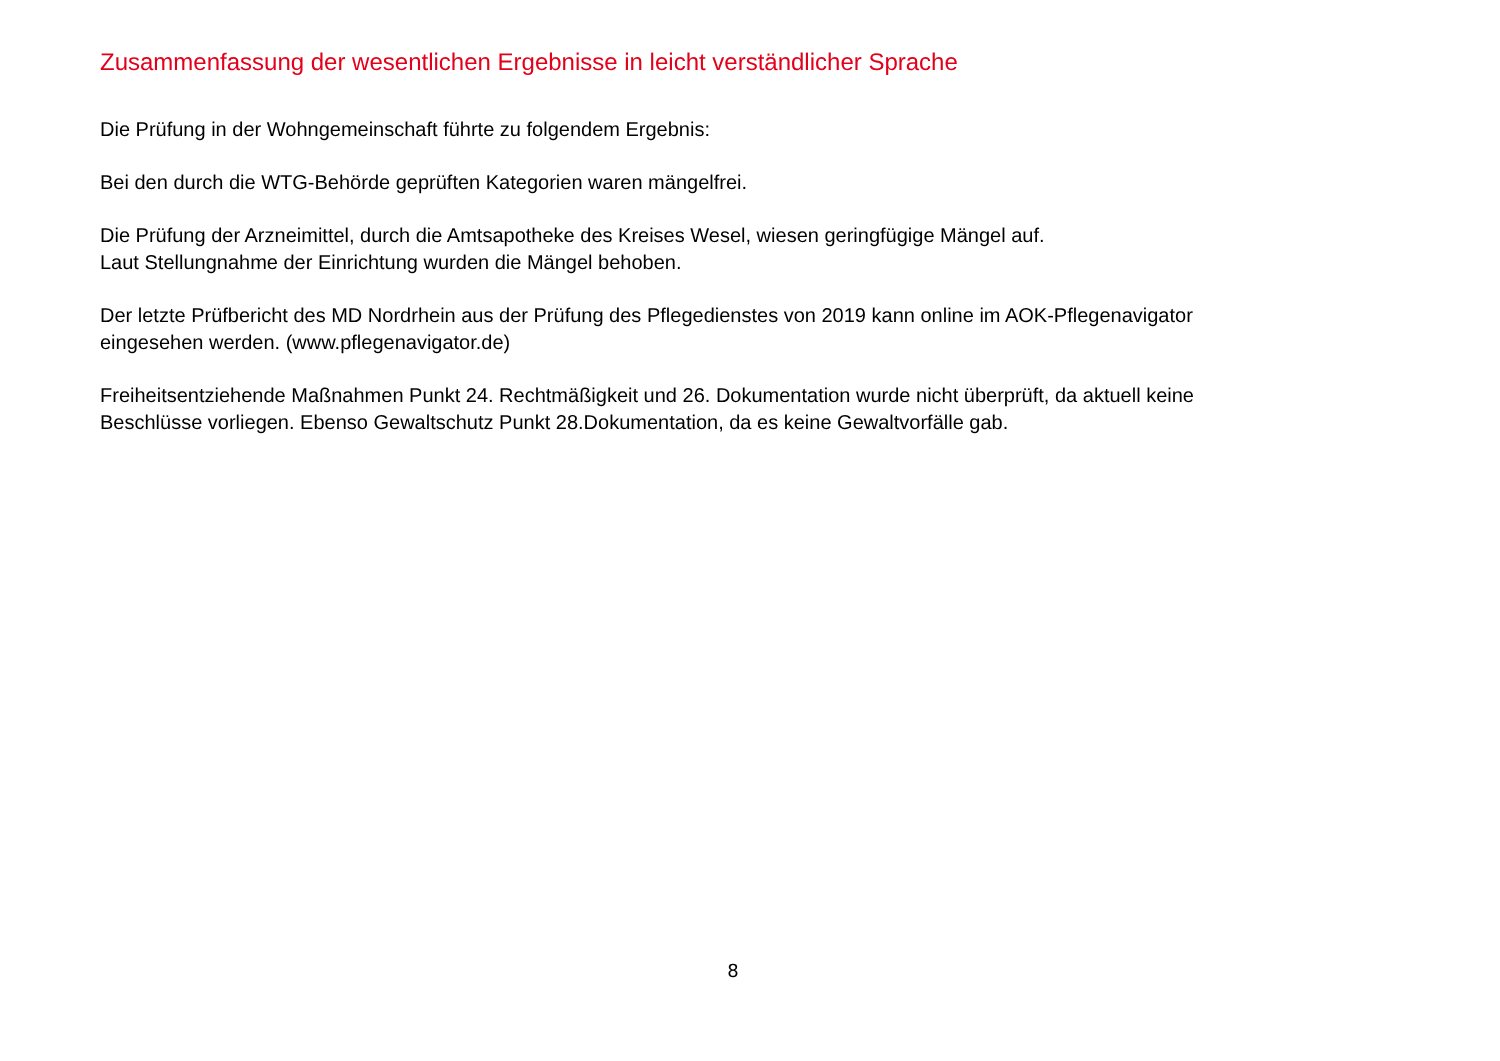Zusammenfassung der wesentlichen Ergebnisse in leicht verständlicher Sprache
Die Prüfung in der Wohngemeinschaft führte zu folgendem Ergebnis:
Bei den durch die WTG-Behörde geprüften Kategorien waren mängelfrei.
Die Prüfung der Arzneimittel, durch die Amtsapotheke des Kreises Wesel, wiesen geringfügige Mängel auf.
Laut Stellungnahme der Einrichtung wurden die Mängel behoben.
Der letzte Prüfbericht des MD Nordrhein aus der Prüfung des Pflegedienstes von 2019 kann online im AOK-Pflegenavigator eingesehen werden. (www.pflegenavigator.de)
Freiheitsentziehende Maßnahmen Punkt 24. Rechtmäßigkeit und 26. Dokumentation wurde nicht überprüft, da aktuell keine Beschlüsse vorliegen. Ebenso Gewaltschutz Punkt 28.Dokumentation, da es keine Gewaltvorfälle gab.
8